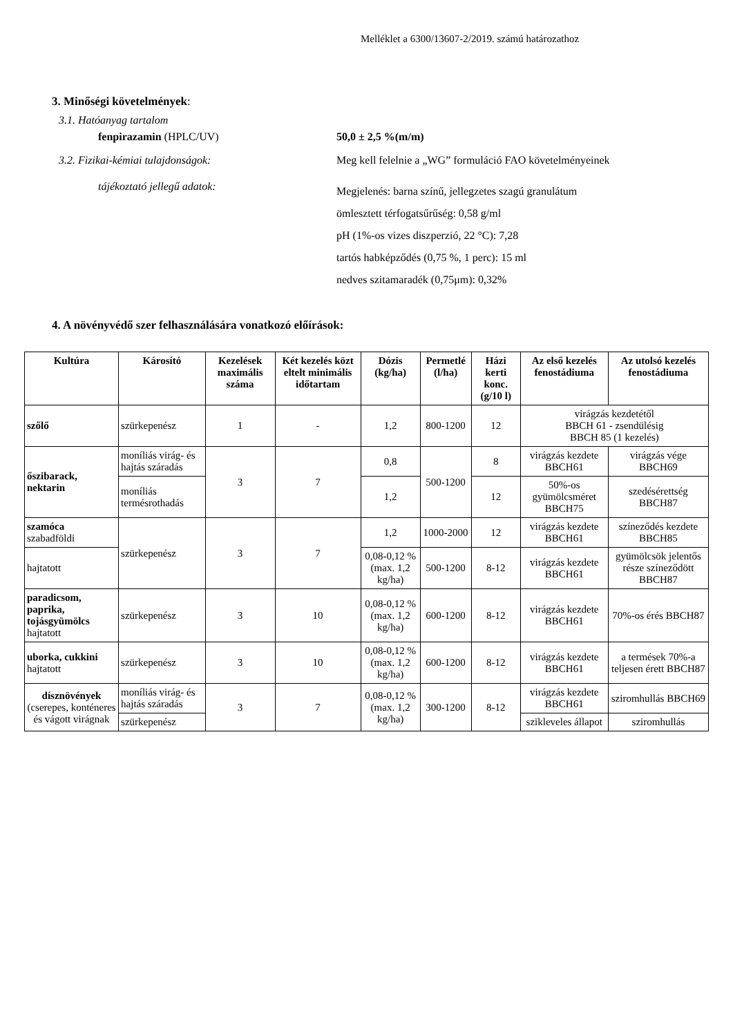Melléklet a 6300/13607-2/2019. számú határozathoz
3. Minőségi követelmények:
3.1. Hatóanyag tartalom
fenpirazamin (HPLC/UV) 50,0 ± 2,5 %(m/m)
3.2. Fizikai-kémiai tulajdonságok: Meg kell felelnie a „WG” formuláció FAO követelményeinek
tájékoztató jellegű adatok:
Megjelenés: barna színű, jellegzetes szagú granulátum
ömlesztett térfogatsűrűség: 0,58 g/ml
pH (1%-os vizes diszperzió, 22 °C): 7,28
tartós habképződés (0,75 %, 1 perc): 15 ml
nedves szitamaradék (0,75μm): 0,32%
4. A növényvédő szer felhasználására vonatkozó előírások:
| Kultúra | Károsító | Kezelések maximális száma | Két kezelés közt eltelt minimális időtartam | Dózis (kg/ha) | Permetlé (l/ha) | Házi kerti konc. (g/10 l) | Az első kezelés fenostádiuma | Az utolsó kezelés fenostádiuma |
| --- | --- | --- | --- | --- | --- | --- | --- | --- |
| szőlő | szürkepenész | 1 | - | 1,2 | 800-1200 | 12 | virágzás kezdetétől BBCH 61 - zsendülésig BBCH 85 (1 kezelés) | |
| őszibarack, nektarin | moníliás virág- és hajtás száradás | 3 | 7 | 0,8 | 500-1200 | 8 | virágzás kezdete BBCH61 | virágzás vége BBCH69 |
| | moníliás termésrothadás | | | 1,2 | | 12 | 50%-os gyümölcsméret BBCH75 | szedésérettség BBCH87 |
| szamóca szabadföldi | szürkepenész | 3 | 7 | 1,2 | 1000-2000 | 12 | virágzás kezdete BBCH61 | színeződés kezdete BBCH85 |
| hajtatott | | | | 0,08-0,12 % (max. 1,2 kg/ha) | 500-1200 | 8-12 | virágzás kezdete BBCH61 | gyümölcsök jelentős része színeződött BBCH87 |
| paradicsom, paprika, tojásgyümölcs hajtatott | szürkepenész | 3 | 10 | 0,08-0,12 % (max. 1,2 kg/ha) | 600-1200 | 8-12 | virágzás kezdete BBCH61 | 70%-os érés BBCH87 |
| uborka, cukkini hajtatott | szürkepenész | 3 | 10 | 0,08-0,12 % (max. 1,2 kg/ha) | 600-1200 | 8-12 | virágzás kezdete BBCH61 | a termések 70%-a teljesen érett BBCH87 |
| dísznövények (cserepes, konténeres és vágott virágnak | moníliás virág- és hajtás száradás | 3 | 7 | 0,08-0,12 % (max. 1,2 kg/ha) | 300-1200 | 8-12 | virágzás kezdete BBCH61 | sziromhullás BBCH69 |
| | szürkepenész | | | | | | szikleveles állapot | sziromhullás |